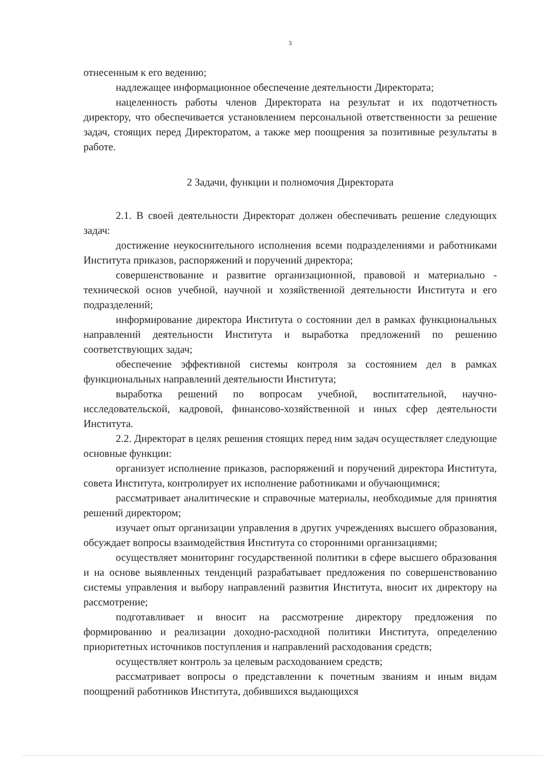3
отнесенным к его ведению;
надлежащее информационное обеспечение деятельности Директората;
нацеленность работы членов Директората на результат и их подотчетность директору, что обеспечивается установлением персональной ответственности за решение задач, стоящих перед Директоратом, а также мер поощрения за позитивные результаты в работе.
2 Задачи, функции и полномочия Директората
2.1. В своей деятельности Директорат должен обеспечивать решение следующих задач:
достижение неукоснительного исполнения всеми подразделениями и работниками Института приказов, распоряжений и поручений директора;
совершенствование и развитие организационной, правовой и материально - технической основ учебной, научной и хозяйственной деятельности Института и его подразделений;
информирование директора Института о состоянии дел в рамках функциональных направлений деятельности Института и выработка предложений по решению соответствующих задач;
обеспечение эффективной системы контроля за состоянием дел в рамках функциональных направлений деятельности Института;
выработка решений по вопросам учебной, воспитательной, научно-исследовательской, кадровой, финансово-хозяйственной и иных сфер деятельности Института.
2.2. Директорат в целях решения стоящих перед ним задач осуществляет следующие основные функции:
организует исполнение приказов, распоряжений и поручений директора Института, совета Института, контролирует их исполнение работниками и обучающимися;
рассматривает аналитические и справочные материалы, необходимые для принятия решений директором;
изучает опыт организации управления в других учреждениях высшего образования, обсуждает вопросы взаимодействия Института со сторонними организациями;
осуществляет мониторинг государственной политики в сфере высшего образования и на основе выявленных тенденций разрабатывает предложения по совершенствованию системы управления и выбору направлений развития Института, вносит их директору на рассмотрение;
подготавливает и вносит на рассмотрение директору предложения по формированию и реализации доходно-расходной политики Института, определению приоритетных источников поступления и направлений расходования средств;
осуществляет контроль за целевым расходованием средств;
рассматривает вопросы о представлении к почетным званиям и иным видам поощрений работников Института, добившихся выдающихся